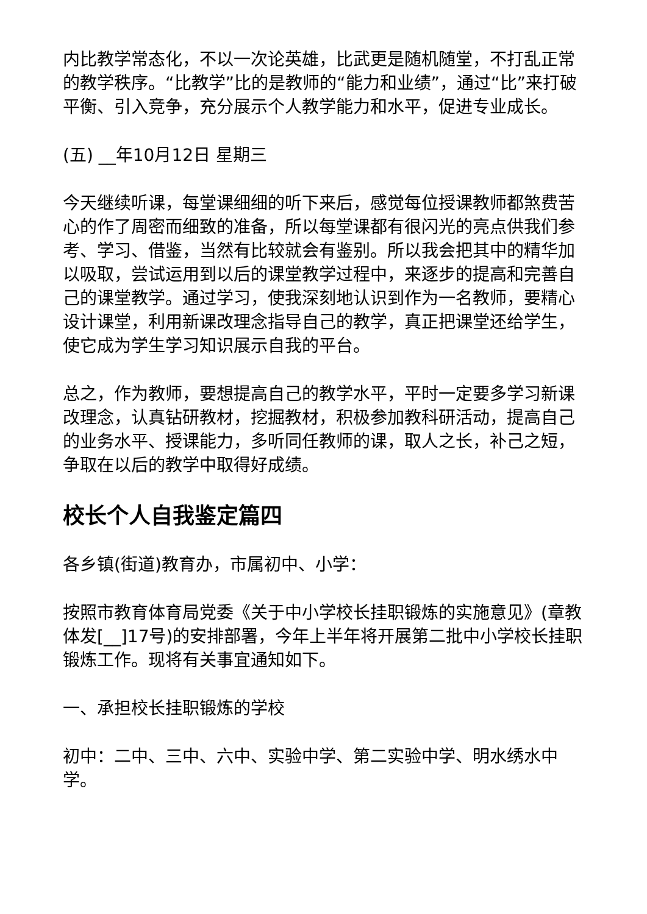内比教学常态化，不以一次论英雄，比武更是随机随堂，不打乱正常的教学秩序。“比教学”比的是教师的“能力和业绩”，通过“比”来打破平衡、引入竞争，充分展示个人教学能力和水平，促进专业成长。
(五) __年10月12日 星期三
今天继续听课，每堂课细细的听下来后，感觉每位授课教师都煞费苦心的作了周密而细致的准备，所以每堂课都有很闪光的亮点供我们参考、学习、借鉴，当然有比较就会有鉴别。所以我会把其中的精华加以吸取，尝试运用到以后的课堂教学过程中，来逐步的提高和完善自己的课堂教学。通过学习，使我深刻地认识到作为一名教师，要精心设计课堂，利用新课改理念指导自己的教学，真正把课堂还给学生，使它成为学生学习知识展示自我的平台。
总之，作为教师，要想提高自己的教学水平，平时一定要多学习新课改理念，认真钻研教材，挖掘教材，积极参加教科研活动，提高自己的业务水平、授课能力，多听同任教师的课，取人之长，补己之短，争取在以后的教学中取得好成绩。
校长个人自我鉴定篇四
各乡镇(街道)教育办，市属初中、小学：
按照市教育体育局党委《关于中小学校长挂职锻炼的实施意见》(章教体发[__]17号)的安排部署，今年上半年将开展第二批中小学校长挂职锻炼工作。现将有关事宜通知如下。
一、承担校长挂职锻炼的学校
初中：二中、三中、六中、实验中学、第二实验中学、明水绣水中学。